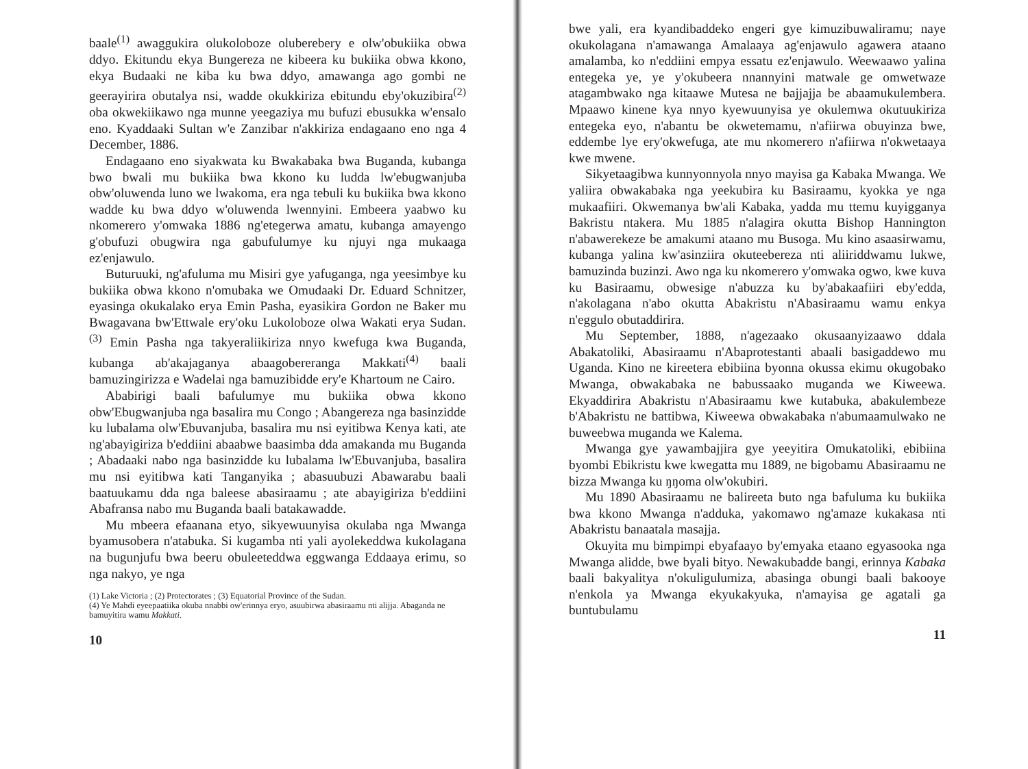baale<sup>(1)</sup> awaggukira olukoloboze oluberebery e olw'obukiika obwa ddyo. Ekitundu ekya Bungereza ne kibeera ku bukiika obwa kkono, ekya Budaaki ne kiba ku bwa ddyo, amawanga ago gombi ne geerayirira obutalya nsi, wadde okukkiriza ebitundu eby'okuzibira<sup>(2)</sup> oba okwekiikawo nga munne yeegaziya mu bufuzi ebusukka w'ensalo eno. Kyaddaaki Sultan w'e Zanzibar n'akkiriza endagaano eno nga 4 December, 1886.
Endagaano eno siyakwata ku Bwakabaka bwa Buganda, kubanga bwo bwali mu bukiika bwa kkono ku ludda lw'ebugwanjuba obw'oluwenda luno we lwakoma, era nga tebuli ku bukiika bwa kkono wadde ku bwa ddyo w'oluwenda lwennyini. Embeera yaabwo ku nkomerero y'omwaka 1886 ng'etegerwa amatu, kubanga amayengo g'obufuzi obugwira nga gabufulumye ku njuyi nga mukaaga ez'enjawulo.
Buturuuki, ng'afuluma mu Misiri gye yafuganga, nga yeesimbye ku bukiika obwa kkono n'omubaka we Omudaaki Dr. Eduard Schnitzer, eyasinga okukalako erya Emin Pasha, eyasikira Gordon ne Baker mu Bwagavana bw'Ettwale ery'oku Lukoloboze olwa Wakati erya Sudan.<sup>(3)</sup> Emin Pasha nga takyeraliikiriza nnyo kwefuga kwa Buganda, kubanga ab'akajaganya abaagobereranga Makkati<sup>(4)</sup> baali bamuzingirizza e Wadelai nga bamuzibidde ery'e Khartoum ne Cairo.
Ababirigi baali bafulumye mu bukiika obwa kkono obw'Ebugwanjuba nga basalira mu Congo ; Abangereza nga basinzidde ku lubalama olw'Ebuvanjuba, basalira mu nsi eyitibwa Kenya kati, ate ng'abayigiriza b'eddiini abaabwe baasimba dda amakanda mu Buganda ; Abadaaki nabo nga basinzidde ku lubalama lw'Ebuvanjuba, basalira mu nsi eyitibwa kati Tanganyika ; abasuubuzi Abawarabu baali baatuukamu dda nga baleese abasiraamu ; ate abayigiriza b'eddiini Abafransa nabo mu Buganda baali batakawadde.
Mu mbeera efaanana etyo, sikyewuunyisa okulaba nga Mwanga byamusobera n'atabuka. Si kugamba nti yali ayolekeddwa kukolagana na bugunjufu bwa beeru obuleeteddwa eggwanga Eddaaya erimu, so nga nakyo, ye nga
(1) Lake Victoria ; (2) Protectorates ; (3) Equatorial Province of the Sudan.
(4) Ye Mahdi eyeepaatiika okuba nnabbi ow'erinnya eryo, asuubirwa abasiraamu nti alijja. Abaganda ne bamuyitira wamu Makkati.
10
bwe yali, era kyandibaddeko engeri gye kimuzibuwaliramu; naye okukolagana n'amawanga Amalaaya ag'enjawulo agawera ataano amalamba, ko n'eddiini empya essatu ez'enjawulo. Weewaawo yalina entegeka ye, ye y'okubeera nnannyini matwale ge omwetwaze atagambwako nga kitaawe Mutesa ne bajjajja be abaamukulembera. Mpaawo kinene kya nnyo kyewuunyisa ye okulemwa okutuukiriza entegeka eyo, n'abantu be okwetemamu, n'afiirwa obuyinza bwe, eddembe lye ery'okwefuga, ate mu nkomerero n'afiirwa n'okwetaaya kwe mwene.
Sikyetaagibwa kunnyonnyola nnyo mayisa ga Kabaka Mwanga. We yaliira obwakabaka nga yeekubira ku Basiraamu, kyokka ye nga mukaafiiri. Okwemanya bw'ali Kabaka, yadda mu ttemu kuyigganya Bakristu ntakera. Mu 1885 n'alagira okutta Bishop Hannington n'abawerekeze be amakumi ataano mu Busoga. Mu kino asaasirwamu, kubanga yalina kw'asinziira okuteebereza nti aliiriddwamu lukwe, bamuzinda buzinzi. Awo nga ku nkomerero y'omwaka ogwo, kwe kuva ku Basiraamu, obwesige n'abuzza ku by'abakaafiiri eby'edda, n'akolagana n'abo okutta Abakristu n'Abasiraamu wamu enkya n'eggulo obutaddirira.
Mu September, 1888, n'agezaako okusaanyizaawo ddala Abakatoliki, Abasiraamu n'Abaprotestanti abaali basigaddewo mu Uganda. Kino ne kireetera ebibiina byonna okussa ekimu okugobako Mwanga, obwakabaka ne babussaako muganda we Kiweewa. Ekyaddirira Abakristu n'Abasiraamu kwe kutabuka, abakulembeze b'Abakristu ne battibwa, Kiweewa obwakabaka n'abumaamulwako ne buweebwa muganda we Kalema.
Mwanga gye yawambajjira gye yeeyitira Omukatoliki, ebibiina byombi Ebikristu kwe kwegatta mu 1889, ne bigobamu Abasiraamu ne bizza Mwanga ku ŋŋoma olw'okubiri.
Mu 1890 Abasiraamu ne balireeta buto nga bafuluma ku bukiika bwa kkono Mwanga n'adduka, yakomawo ng'amaze kukakasa nti Abakristu banaatala masajja.
Okuyita mu bimpimpi ebyafaayo by'emyaka etaano egyasooka nga Mwanga alidde, bwe byali bityo. Newakubadde bangi, erinnya Kabaka baali bakyalitya n'okuligulumiza, abasinga obungi baali bakooye n'enkola ya Mwanga ekyukakyuka, n'amayisa ge agatali ga buntubulamu
11